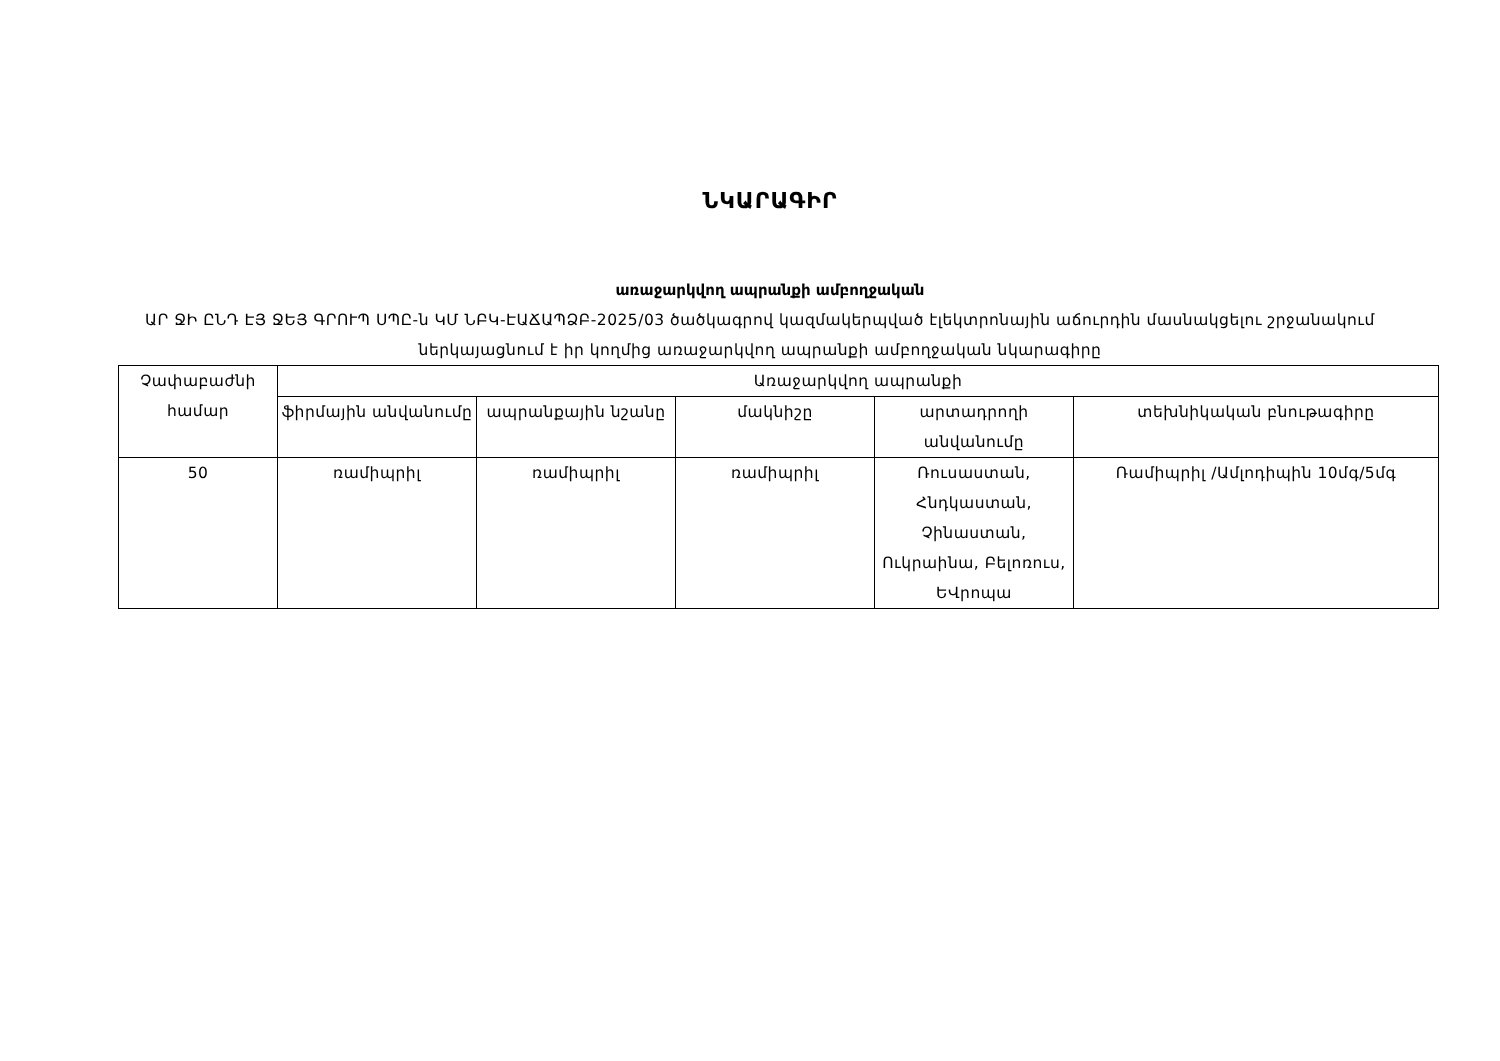ՆԿԱՐԱԳԻՐ
առաջարկվող ապրանքի ամբողջական
ԱՐ ՋԻ ԸՆԴ ԷՅ ՋԵՅ ԳՐՈՒՊ ՍՊԸ-ն ԿՄ ՆԲԿ-ԷԱՃԱՊՁԲ-2025/03 ծածկագրով կազմակերպված էլեկտրոնային աճուրդին մասնակցելու շրջանակում ներկայացնում է իր կողմից առաջարկվող ապրանքի ամբողջական նկարագիրը
| Չափաբաժնի համար | Առաջարկվող ապրանքի | | | | |
| --- | --- | --- | --- | --- | --- |
| | ֆիրմային անվանումը | ապրանքային նշանը | մակնիշը | արտադրողի անվանումը | տեխնիկական բնութագիրը |
| 50 | ռամիպրիլ | ռամիպրիլ | ռամիպրիլ | Ռուսաստան, Հնդկաստան, Չինաստան, Ուկրաինա, Բելոռուս, ԵՎրոպա | Ռամիպրիլ /Ամլոդիպին 10մգ/5մգ |